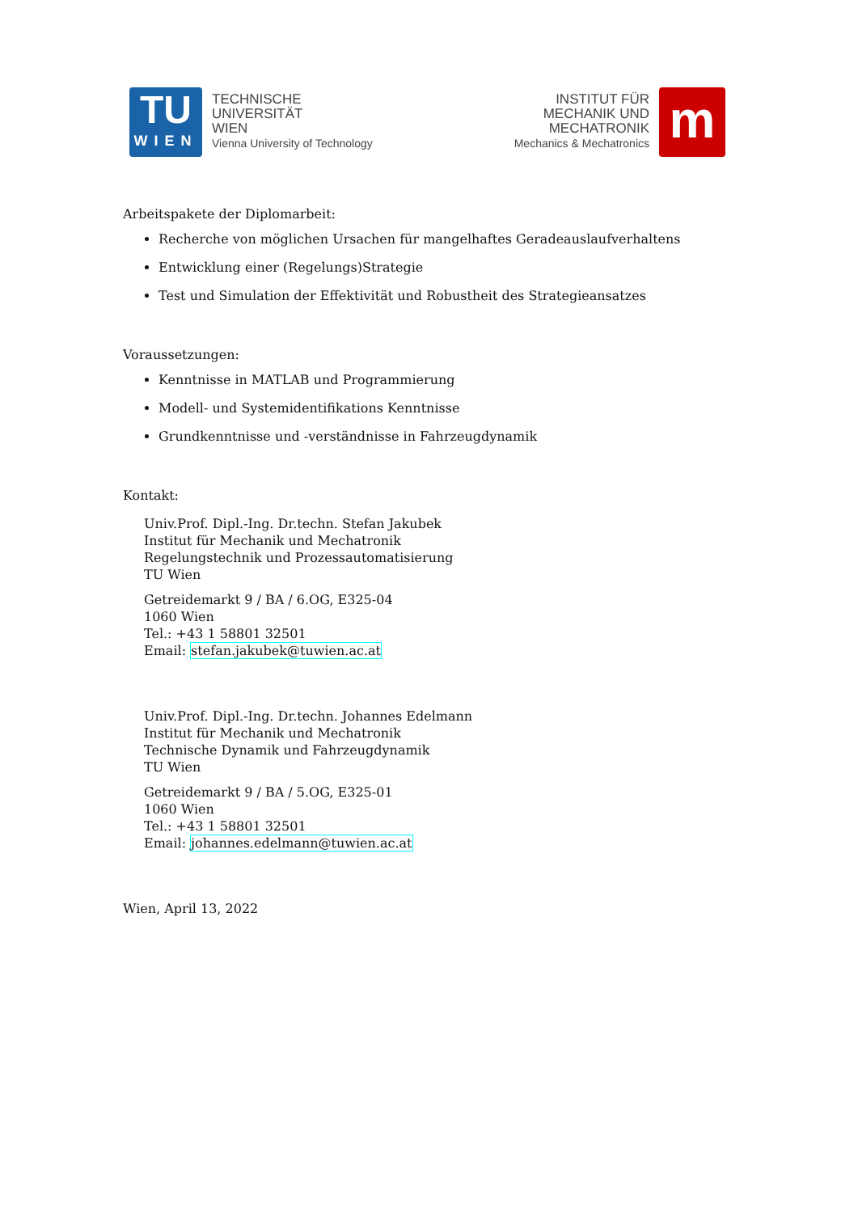TU
WIEN
TECHNISCHE
UNIVERSITÄT
WIEN
Vienna University of Technology
INSTITUT FÜR
MECHANIK UND
MECHATRONIK
Mechanics & Mechatronics
m
Arbeitspakete der Diplomarbeit:
Recherche von möglichen Ursachen für mangelhaftes Geradeauslaufverhaltens
Entwicklung einer (Regelungs)Strategie
Test und Simulation der Effektivität und Robustheit des Strategieansatzes
Voraussetzungen:
Kenntnisse in MATLAB und Programmierung
Modell- und Systemidentifikations Kenntnisse
Grundkenntnisse und -verständnisse in Fahrzeugdynamik
Kontakt:
Univ.Prof. Dipl.-Ing. Dr.techn. Stefan Jakubek
Institut für Mechanik und Mechatronik
Regelungstechnik und Prozessautomatisierung
TU Wien
Getreidemarkt 9 / BA / 6.OG, E325-04
1060 Wien
Tel.: +43 1 58801 32501
Email: stefan.jakubek@tuwien.ac.at
Univ.Prof. Dipl.-Ing. Dr.techn. Johannes Edelmann
Institut für Mechanik und Mechatronik
Technische Dynamik und Fahrzeugdynamik
TU Wien
Getreidemarkt 9 / BA / 5.OG, E325-01
1060 Wien
Tel.: +43 1 58801 32501
Email: johannes.edelmann@tuwien.ac.at
Wien, April 13, 2022